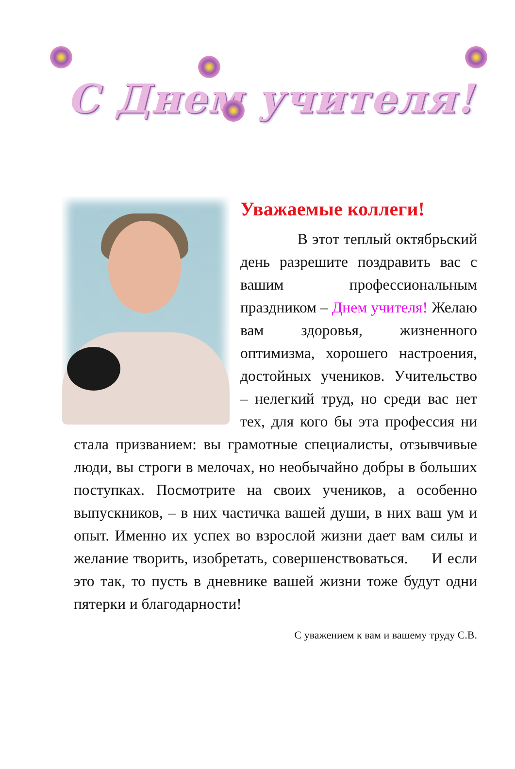С Днем учителя!
Уважаемые коллеги!
В этот теплый октябрьский день разрешите поздравить вас с вашим профессиональным праздником – Днем учителя! Желаю вам здоровья, жизненного оптимизма, хорошего настроения, достойных учеников. Учительство – нелегкий труд, но среди вас нет тех, для кого бы эта профессия ни стала призванием: вы грамотные специалисты, отзывчивые люди, вы строги в мелочах, но необычайно добры в больших поступках. Посмотрите на своих учеников, а особенно выпускников, – в них частичка вашей души, в них ваш ум и опыт. Именно их успех во взрослой жизни дает вам силы и желание творить, изобретать, совершенствоваться. И если это так, то пусть в дневнике вашей жизни тоже будут одни пятерки и благодарности!
С уважением к вам и вашему труду С.В.